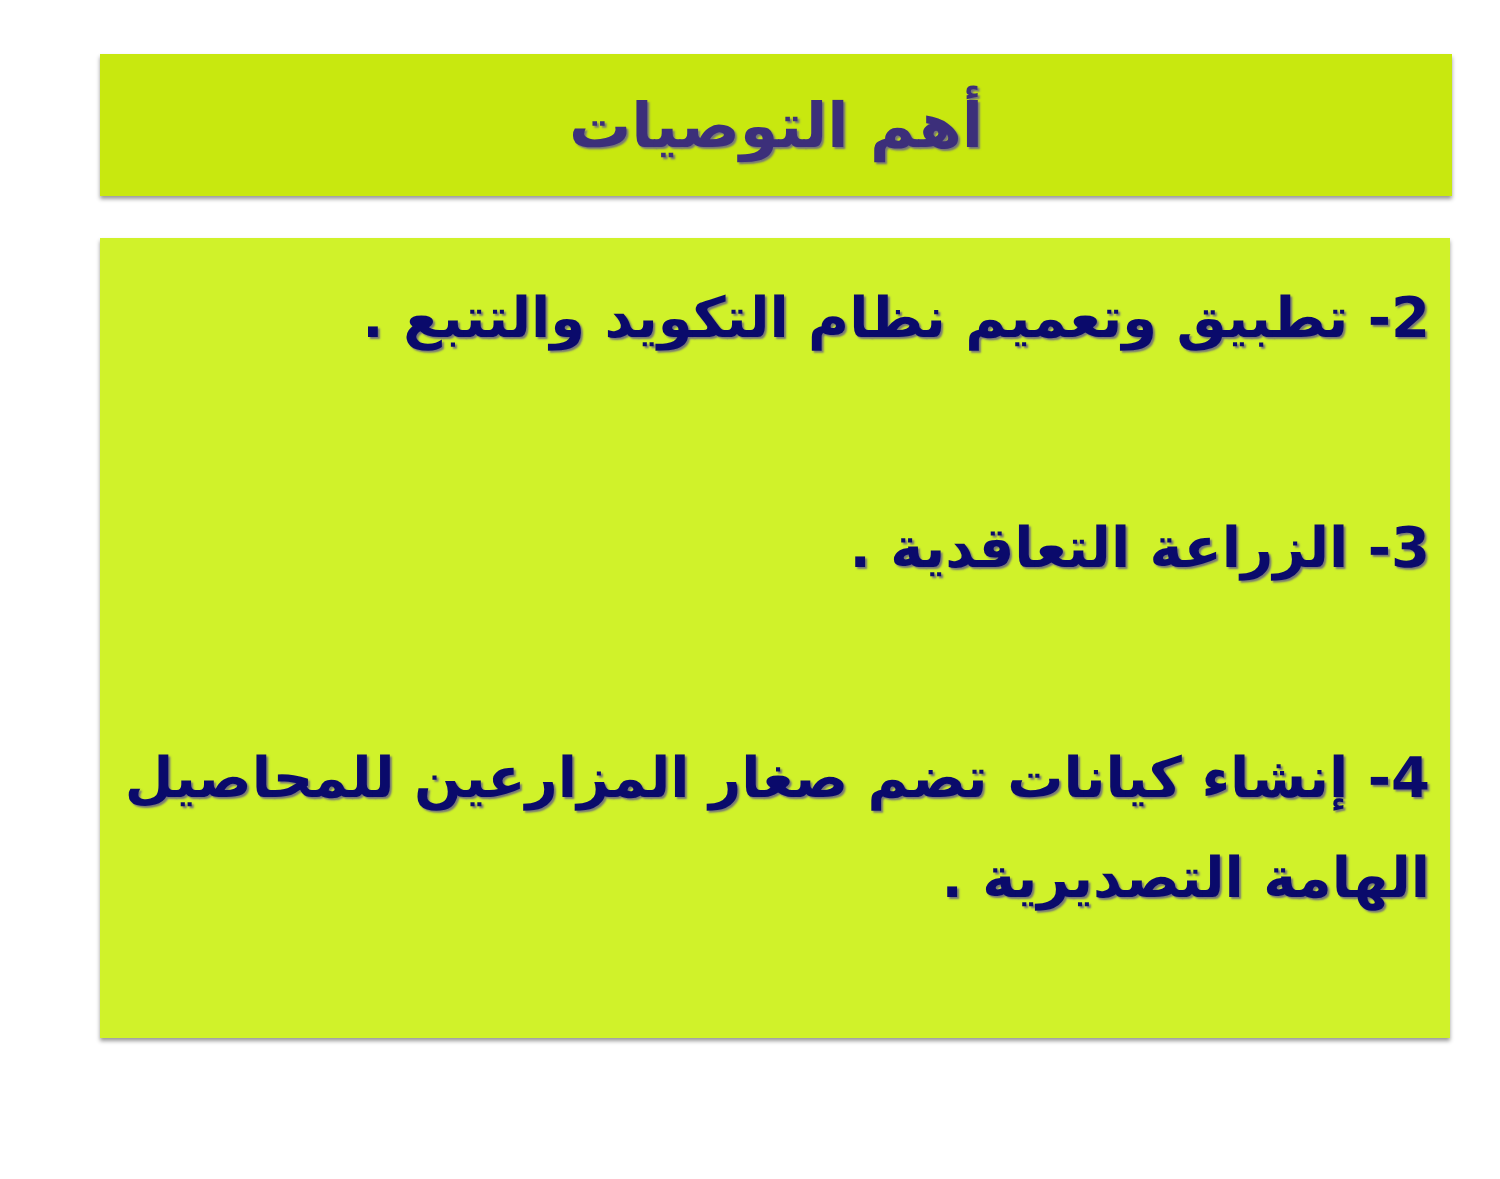أهم التوصيات
2- تطبيق وتعميم نظام التكويد والتتبع .
3- الزراعة التعاقدية .
4- إنشاء كيانات تضم صغار المزارعين للمحاصيل الهامة التصديرية .